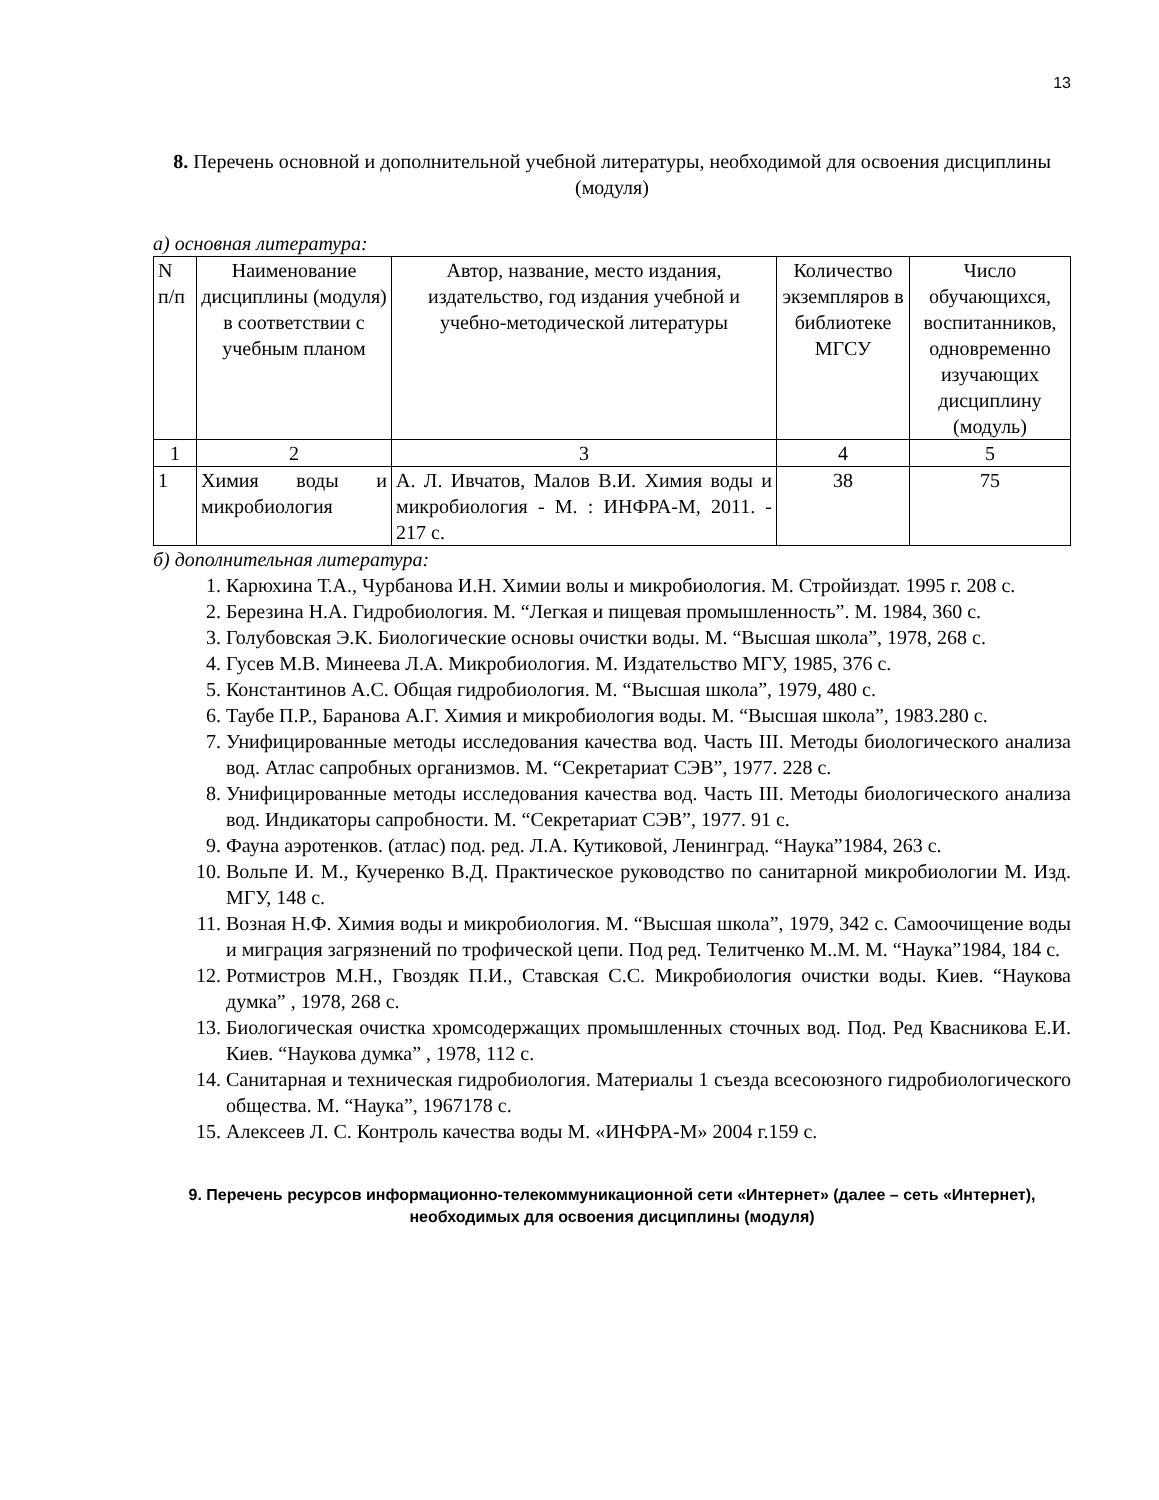13
8. Перечень основной и дополнительной учебной литературы, необходимой для освоения дисциплины (модуля)
а) основная литература:
| N п/п | Наименование дисциплины (модуля) в соответствии с учебным планом | Автор, название, место издания, издательство, год издания учебной и учебно-методической литературы | Количество экземпляров в библиотеке МГСУ | Число обучающихся, воспитанников, одновременно изучающих дисциплину (модуль) |
| --- | --- | --- | --- | --- |
| 1 | 2 | 3 | 4 | 5 |
| 1 | Химия воды и микробиология | А. Л. Ивчатов, Малов В.И. Химия воды и микробиология - М. : ИНФРА-М, 2011. - 217 с. | 38 | 75 |
б) дополнительная литература:
1. Карюхина Т.А., Чурбанова И.Н. Химии волы и микробиология. М. Стройиздат. 1995 г. 208 с.
2. Березина Н.А. Гидробиология. М. “Легкая и пищевая промышленность”. М. 1984, 360 с.
3. Голубовская Э.К. Биологические основы очистки воды. М. “Высшая школа”, 1978, 268 с.
4. Гусев М.В. Минеева Л.А. Микробиология. М. Издательство МГУ, 1985, 376 с.
5. Константинов А.С. Общая гидробиология. М. “Высшая школа”, 1979, 480 с.
6. Таубе П.Р., Баранова А.Г. Химия и микробиология воды. М. “Высшая школа”, 1983.280 с.
7. Унифицированные методы исследования качества вод. Часть III. Методы биологического анализа вод. Атлас сапробных организмов. М. “Секретариат СЭВ”, 1977. 228 с.
8. Унифицированные методы исследования качества вод. Часть III. Методы биологического анализа вод. Индикаторы сапробности. М. “Секретариат СЭВ”, 1977. 91 с.
9. Фауна аэротенков. (атлас) под. ред. Л.А. Кутиковой, Ленинград. “Наука”1984, 263 с.
10. Вольпе И. М., Кучеренко В.Д. Практическое руководство по санитарной микробиологии М. Изд. МГУ, 148 с.
11. Возная Н.Ф. Химия воды и микробиология. М. “Высшая школа”, 1979, 342 с. Самоочищение воды и миграция загрязнений по трофической цепи. Под ред. Телитченко М..М. М. “Наука”1984, 184 с.
12. Ротмистров М.Н., Гвоздяк П.И., Ставская С.С. Микробиология очистки воды. Киев. “Наукова думка” , 1978, 268 с.
13. Биологическая очистка хромсодержащих промышленных сточных вод. Под. Ред Квасникова Е.И. Киев. “Наукова думка” , 1978, 112 с.
14. Санитарная и техническая гидробиология. Материалы 1 съезда всесоюзного гидробиологического общества. М. “Наука”, 1967178 с.
15. Алексеев Л. С. Контроль качества воды М. «ИНФРА-М» 2004 г.159 с.
9. Перечень ресурсов информационно-телекоммуникационной сети «Интернет» (далее – сеть «Интернет), необходимых для освоения дисциплины (модуля)